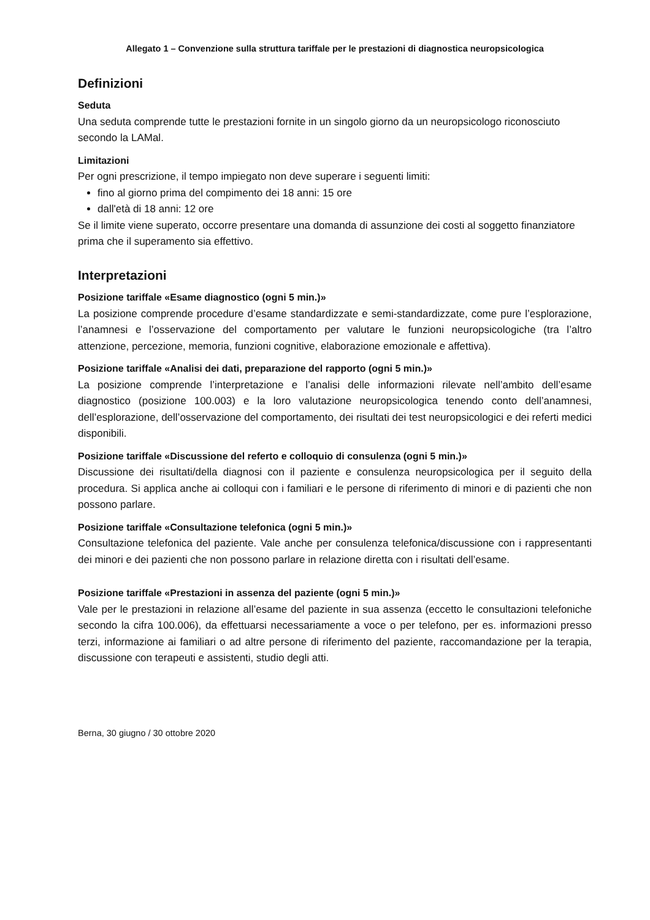Allegato 1 – Convenzione sulla struttura tariffale per le prestazioni di diagnostica neuropsicologica
Definizioni
Seduta
Una seduta comprende tutte le prestazioni fornite in un singolo giorno da un neuropsicologo riconosciuto secondo la LAMal.
Limitazioni
Per ogni prescrizione, il tempo impiegato non deve superare i seguenti limiti:
fino al giorno prima del compimento dei 18 anni: 15 ore
dall'età di 18 anni: 12 ore
Se il limite viene superato, occorre presentare una domanda di assunzione dei costi al soggetto finanziatore prima che il superamento sia effettivo.
Interpretazioni
Posizione tariffale «Esame diagnostico (ogni 5 min.)»
La posizione comprende procedure d’esame standardizzate e semi-standardizzate, come pure l’esplorazione, l’anamnesi e l’osservazione del comportamento per valutare le funzioni neuropsicologiche (tra l’altro attenzione, percezione, memoria, funzioni cognitive, elaborazione emozionale e affettiva).
Posizione tariffale «Analisi dei dati, preparazione del rapporto (ogni 5 min.)»
La posizione comprende l’interpretazione e l’analisi delle informazioni rilevate nell’ambito dell’esame diagnostico (posizione 100.003) e la loro valutazione neuropsicologica tenendo conto dell’anamnesi, dell’esplorazione, dell’osservazione del comportamento, dei risultati dei test neuropsicologici e dei referti medici disponibili.
Posizione tariffale «Discussione del referto e colloquio di consulenza (ogni 5 min.)»
Discussione dei risultati/della diagnosi con il paziente e consulenza neuropsicologica per il seguito della procedura. Si applica anche ai colloqui con i familiari e le persone di riferimento di minori e di pazienti che non possono parlare.
Posizione tariffale «Consultazione telefonica (ogni 5 min.)»
Consultazione telefonica del paziente. Vale anche per consulenza telefonica/discussione con i rappresentanti dei minori e dei pazienti che non possono parlare in relazione diretta con i risultati dell’esame.
Posizione tariffale «Prestazioni in assenza del paziente (ogni 5 min.)»
Vale per le prestazioni in relazione all’esame del paziente in sua assenza (eccetto le consultazioni telefoniche secondo la cifra 100.006), da effettuarsi necessariamente a voce o per telefono, per es. informazioni presso terzi, informazione ai familiari o ad altre persone di riferimento del paziente, raccomandazione per la terapia, discussione con terapeuti e assistenti, studio degli atti.
Berna, 30 giugno / 30 ottobre 2020